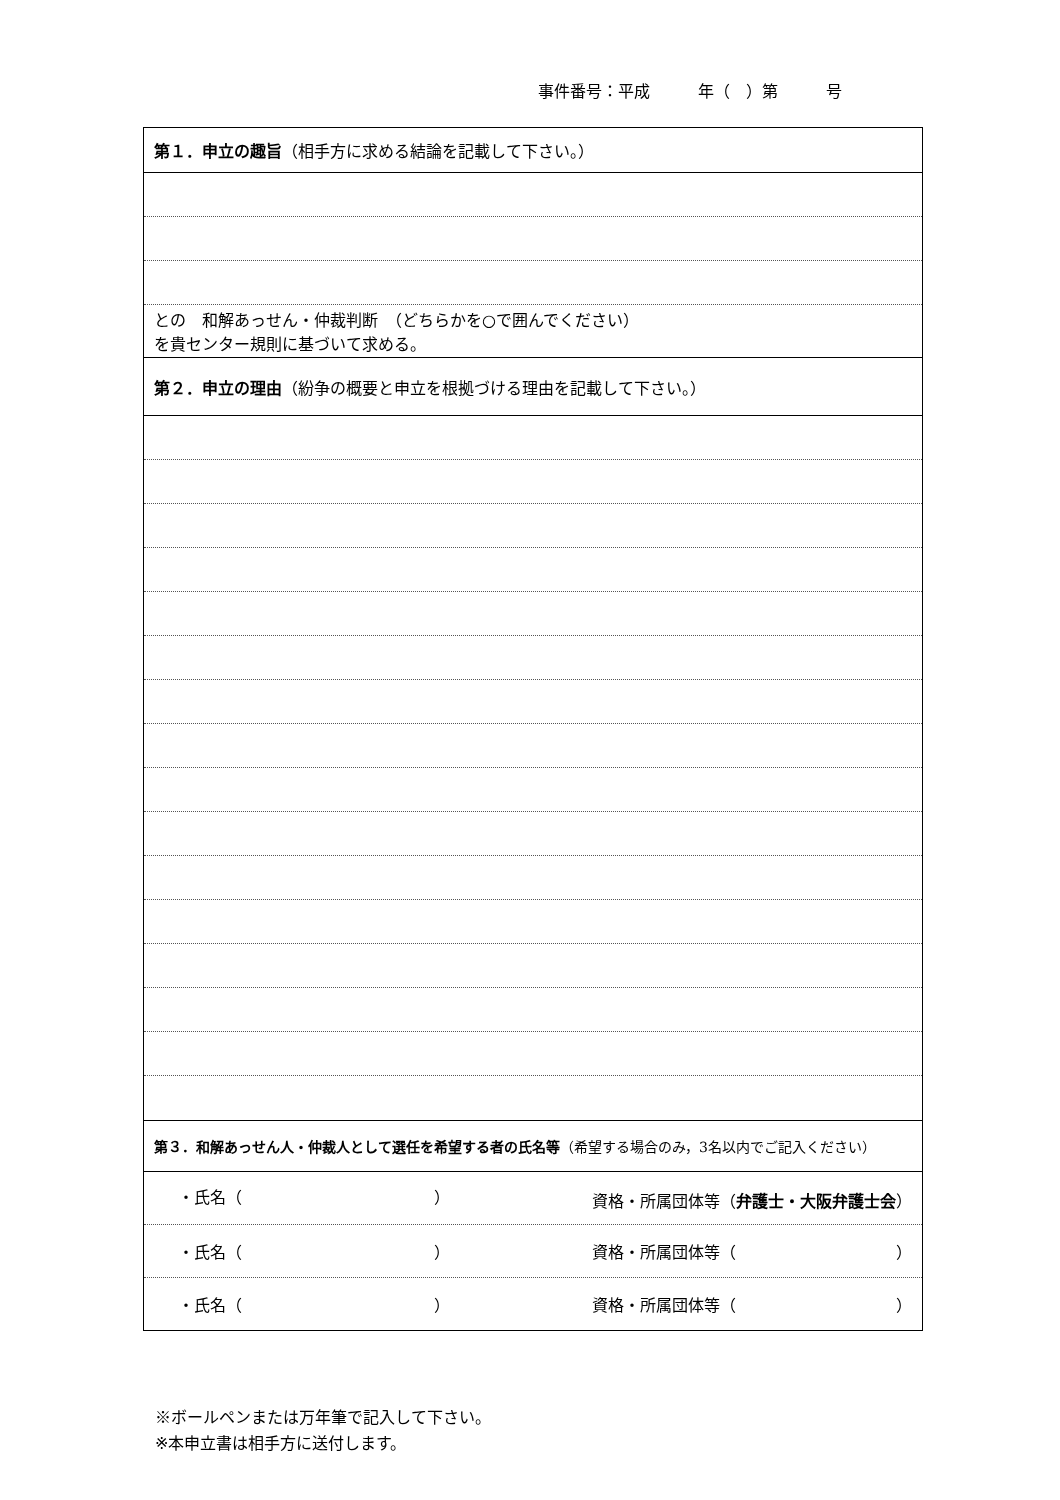事件番号：平成　　　年（　）第　　　号
| 第１．申立の趣旨 （相手方に求める結論を記載して下さい。） |
| との 和解あっせん・仲裁判断 （どちらかを○で囲んでください） を貴センター規則に基づいて求める。 |
| 第２．申立の理由 （紛争の概要と申立を根拠づける理由を記載して下さい。） |
| 第３．和解あっせん人・仲裁人として選任を希望する者の氏名等 （希望する場合のみ，3名以内でご記入ください） |
| ・氏名（ ） 資格・所属団体等（ 弁護士・大阪弁護士会 ） |
| ・氏名（ ） 資格・所属団体等（ ） |
| ・氏名（ ） 資格・所属団体等（ ） |
※ボールペンまたは万年筆で記入して下さい。
※本申立書は相手方に送付します。